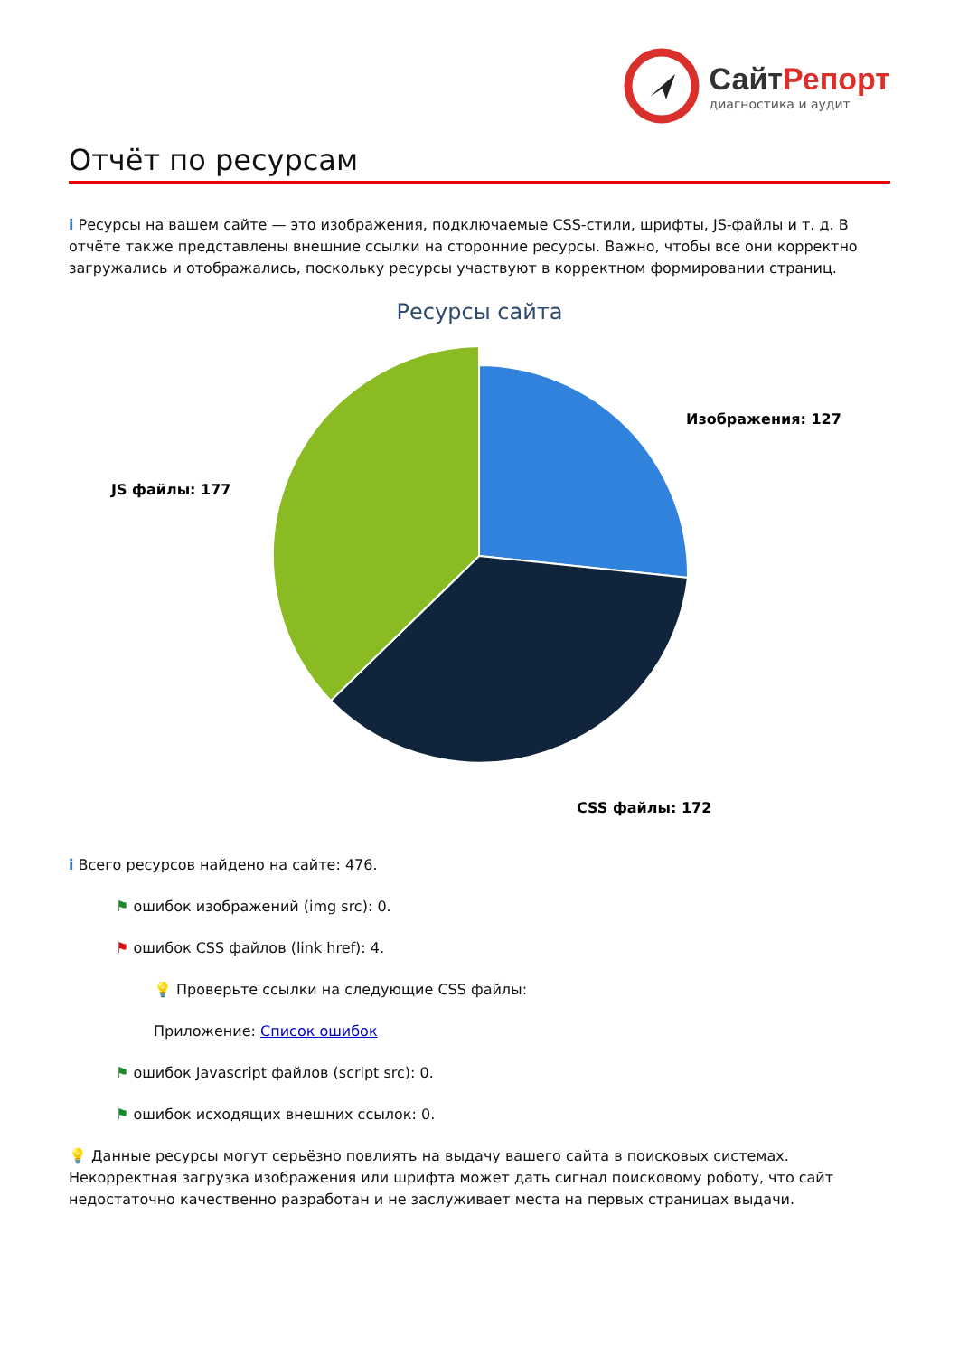СайтРепорт
диагностика и аудит
Отчёт по ресурсам
i Ресурсы на вашем сайте — это изображения, подключаемые CSS-стили, шрифты, JS-файлы и т. д. В отчёте также представлены внешние ссылки на сторонние ресурсы. Важно, чтобы все они корректно загружались и отображались, поскольку ресурсы участвуют в корректном формировании страниц.
Ресурсы сайта
Изображения: 127
JS файлы: 177
CSS файлы: 172
i Всего ресурсов найдено на сайте: 476.
⚑ ошибок изображений (img src): 0.
⚑ ошибок CSS файлов (link href): 4.
💡 Проверьте ссылки на следующие CSS файлы:
Приложение: Список ошибок
⚑ ошибок Javascript файлов (script src): 0.
⚑ ошибок исходящих внешних ссылок: 0.
💡 Данные ресурсы могут серьёзно повлиять на выдачу вашего сайта в поисковых системах. Некорректная загрузка изображения или шрифта может дать сигнал поисковому роботу, что сайт недостаточно качественно разработан и не заслуживает места на первых страницах выдачи.